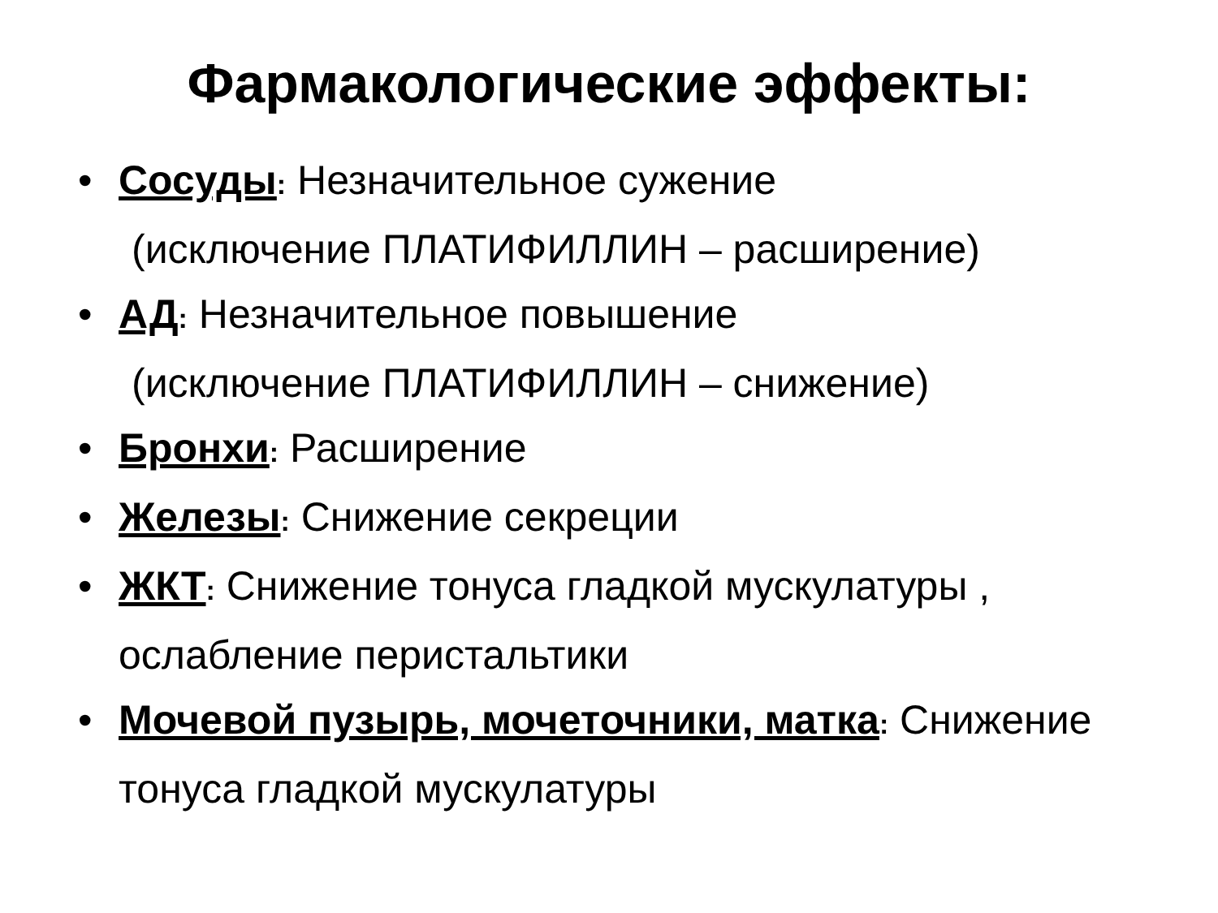Фармакологические эффекты:
• Сосуды: Незначительное сужение
(исключение ПЛАТИФИЛЛИН – расширение)
• АД: Незначительное повышение
(исключение ПЛАТИФИЛЛИН – снижение)
• Бронхи: Расширение
• Железы: Снижение секреции
• ЖКТ: Снижение тонуса гладкой мускулатуры , ослабление перистальтики
• Мочевой пузырь, мочеточники, матка: Снижение тонуса гладкой мускулатуры